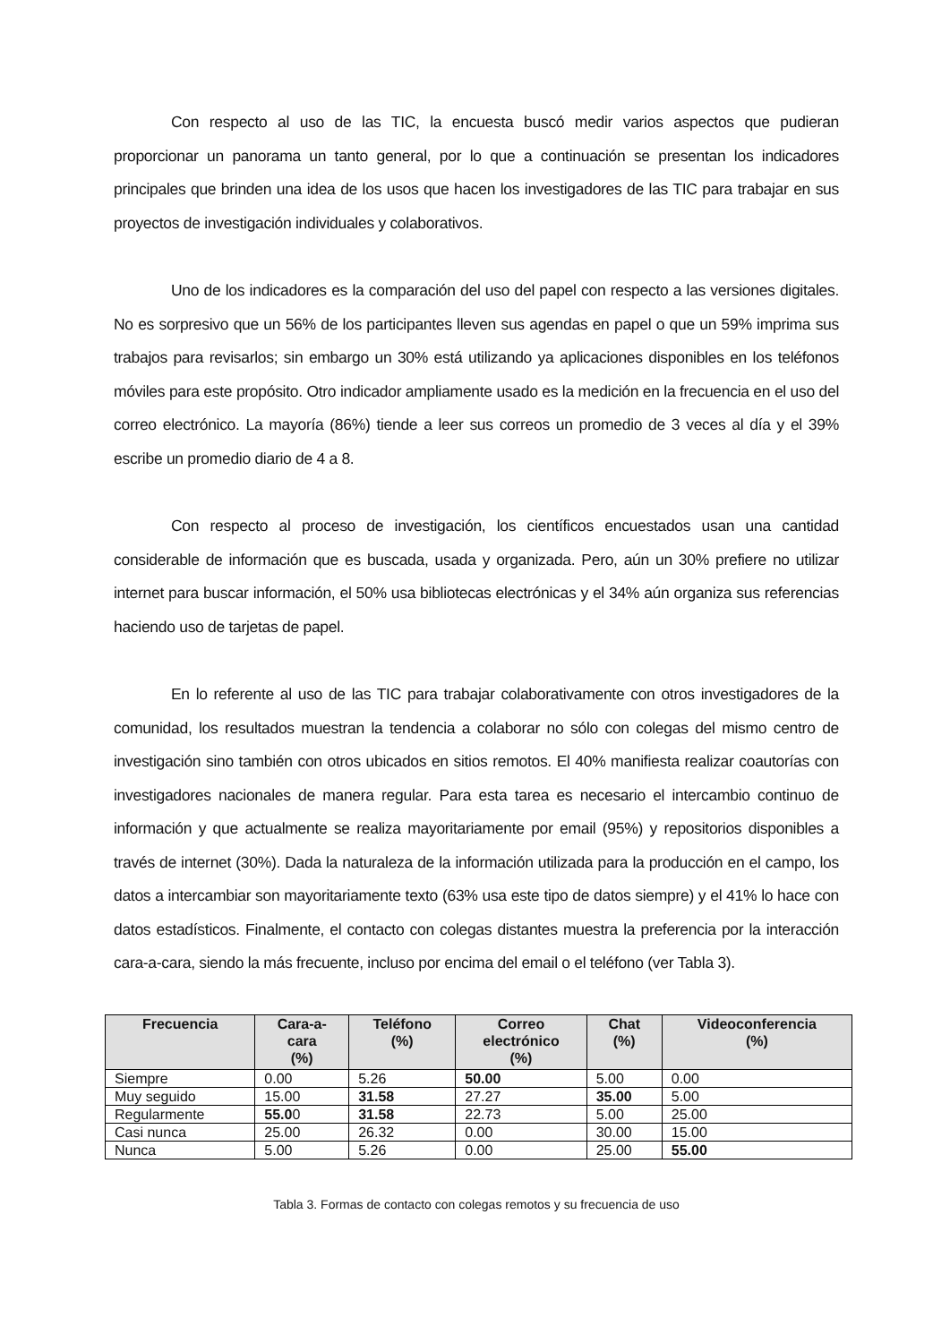Con respecto al uso de las TIC, la encuesta buscó medir varios aspectos que pudieran proporcionar un panorama un tanto general, por lo que a continuación se presentan los indicadores principales que brinden una idea de los usos que hacen los investigadores de las TIC para trabajar en sus proyectos de investigación individuales y colaborativos.
Uno de los indicadores es la comparación del uso del papel con respecto a las versiones digitales. No es sorpresivo que un 56% de los participantes lleven sus agendas en papel o que un 59% imprima sus trabajos para revisarlos; sin embargo un 30% está utilizando ya aplicaciones disponibles en los teléfonos móviles para este propósito. Otro indicador ampliamente usado es la medición en la frecuencia en el uso del correo electrónico. La mayoría (86%) tiende a leer sus correos un promedio de 3 veces al día y el 39% escribe un promedio diario de 4 a 8.
Con respecto al proceso de investigación, los científicos encuestados usan una cantidad considerable de información que es buscada, usada y organizada. Pero, aún un 30% prefiere no utilizar internet para buscar información, el 50% usa bibliotecas electrónicas y el 34% aún organiza sus referencias haciendo uso de tarjetas de papel.
En lo referente al uso de las TIC para trabajar colaborativamente con otros investigadores de la comunidad, los resultados muestran la tendencia a colaborar no sólo con colegas del mismo centro de investigación sino también con otros ubicados en sitios remotos. El 40% manifiesta realizar coautorías con investigadores nacionales de manera regular. Para esta tarea es necesario el intercambio continuo de información y que actualmente se realiza mayoritariamente por email (95%) y repositorios disponibles a través de internet (30%). Dada la naturaleza de la información utilizada para la producción en el campo, los datos a intercambiar son mayoritariamente texto (63% usa este tipo de datos siempre) y el 41% lo hace con datos estadísticos. Finalmente, el contacto con colegas distantes muestra la preferencia por la interacción cara-a-cara, siendo la más frecuente, incluso por encima del email o el teléfono (ver Tabla 3).
| Frecuencia | Cara-a- cara (%) | Teléfono (%) | Correo electrónico (%) | Chat (%) | Videoconferencia (%) |
| --- | --- | --- | --- | --- | --- |
| Siempre | 0.00 | 5.26 | 50.00 | 5.00 | 0.00 |
| Muy seguido | 15.00 | 31.58 | 27.27 | 35.00 | 5.00 |
| Regularmente | 55.0 0 | 31.58 | 22.73 | 5.00 | 25.00 |
| Casi nunca | 25.00 | 26.32 | 0.00 | 30.00 | 15.00 |
| Nunca | 5.00 | 5.26 | 0.00 | 25.00 | 55.00 |
Tabla 3. Formas de contacto con colegas remotos y su frecuencia de uso